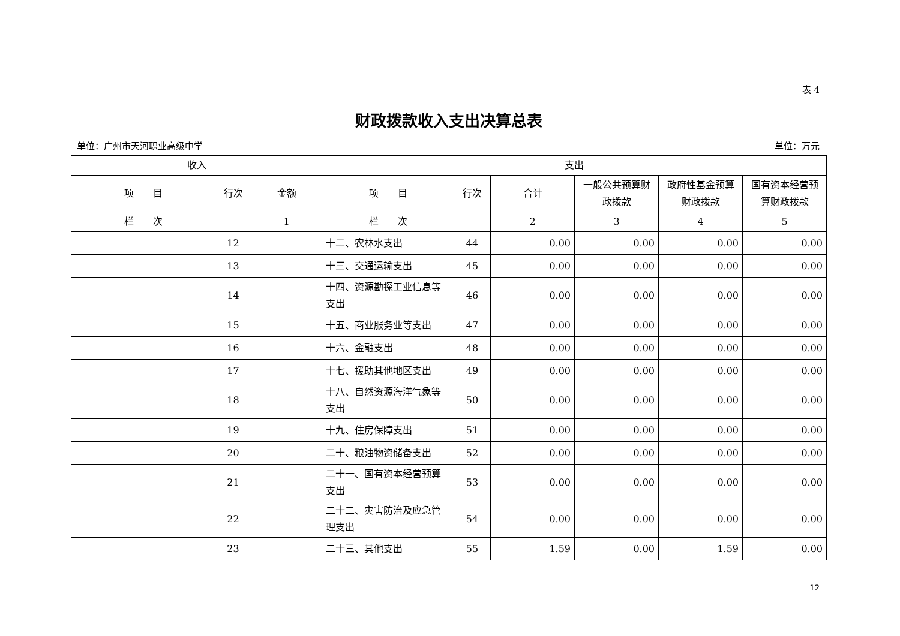表 4
财政拨款收入支出决算总表
单位：广州市天河职业高级中学 单位：万元
| 收入 | | | 支出 | | | | | |
| --- | --- | --- | --- | --- | --- | --- | --- | --- |
| 项 目 | 行次 | 金额 | 项 目 | 行次 | 合计 | 一般公共预算财政拨款 | 政府性基金预算财政拨款 | 国有资本经营预算财政拨款 |
| 栏 次 | | 1 | 栏 次 | | 2 | 3 | 4 | 5 |
| | 12 | | 十二、农林水支出 | 44 | 0.00 | 0.00 | 0.00 | 0.00 |
| | 13 | | 十三、交通运输支出 | 45 | 0.00 | 0.00 | 0.00 | 0.00 |
| | 14 | | 十四、资源勘探工业信息等支出 | 46 | 0.00 | 0.00 | 0.00 | 0.00 |
| | 15 | | 十五、商业服务业等支出 | 47 | 0.00 | 0.00 | 0.00 | 0.00 |
| | 16 | | 十六、金融支出 | 48 | 0.00 | 0.00 | 0.00 | 0.00 |
| | 17 | | 十七、援助其他地区支出 | 49 | 0.00 | 0.00 | 0.00 | 0.00 |
| | 18 | | 十八、自然资源海洋气象等支出 | 50 | 0.00 | 0.00 | 0.00 | 0.00 |
| | 19 | | 十九、住房保障支出 | 51 | 0.00 | 0.00 | 0.00 | 0.00 |
| | 20 | | 二十、粮油物资储备支出 | 52 | 0.00 | 0.00 | 0.00 | 0.00 |
| | 21 | | 二十一、国有资本经营预算支出 | 53 | 0.00 | 0.00 | 0.00 | 0.00 |
| | 22 | | 二十二、灾害防治及应急管理支出 | 54 | 0.00 | 0.00 | 0.00 | 0.00 |
| | 23 | | 二十三、其他支出 | 55 | 1.59 | 0.00 | 1.59 | 0.00 |
12